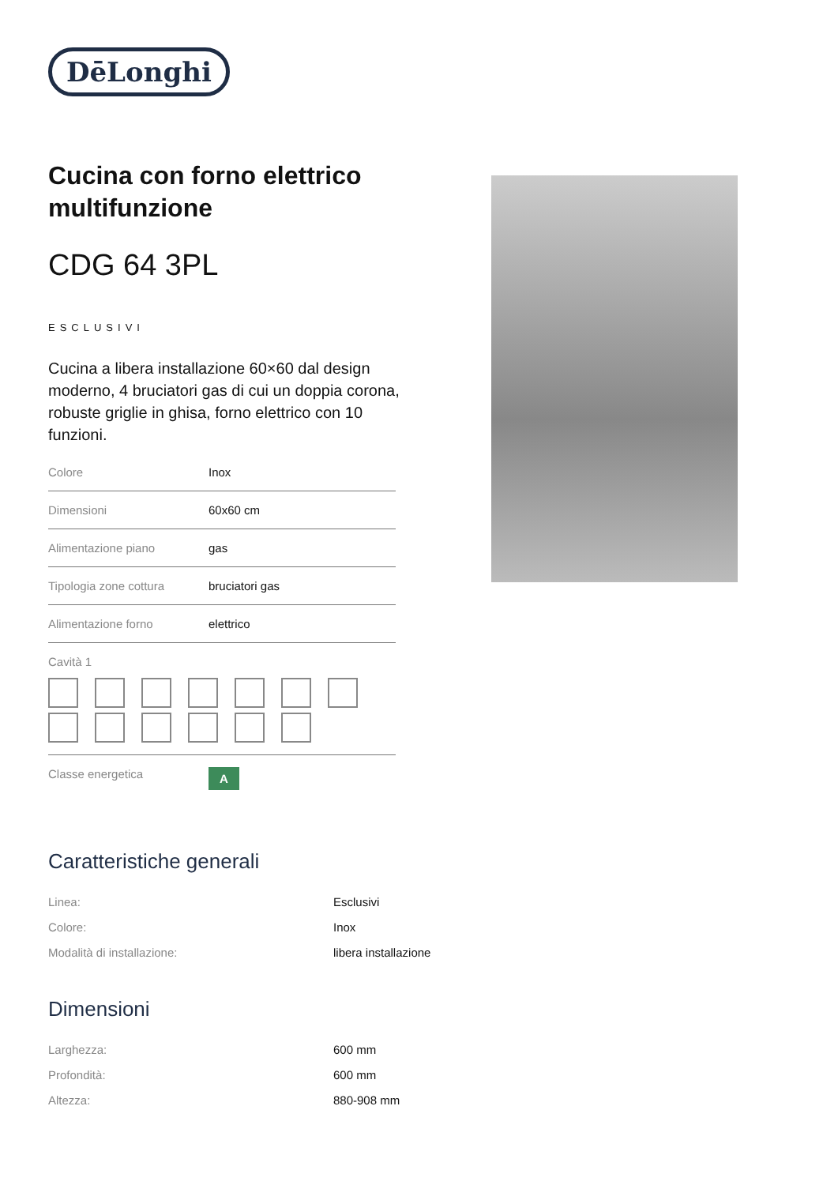DēLonghi
Cucina con forno elettrico multifunzione
CDG 64 3PL
ESCLUSIVI
Cucina a libera installazione 60×60 dal design moderno, 4 bruciatori gas di cui un doppia corona, robuste griglie in ghisa, forno elettrico con 10 funzioni.
| Colore | Inox |
| Dimensioni | 60x60 cm |
| Alimentazione piano | gas |
| Tipologia zone cottura | bruciatori gas |
| Alimentazione forno | elettrico |
| Cavità 1 | |
| Classe energetica | A |
Caratteristiche generali
| Linea: | Esclusivi |
| Colore: | Inox |
| Modalità di installazione: | libera installazione |
Dimensioni
| Larghezza: | 600 mm |
| Profondità: | 600 mm |
| Altezza: | 880-908 mm |